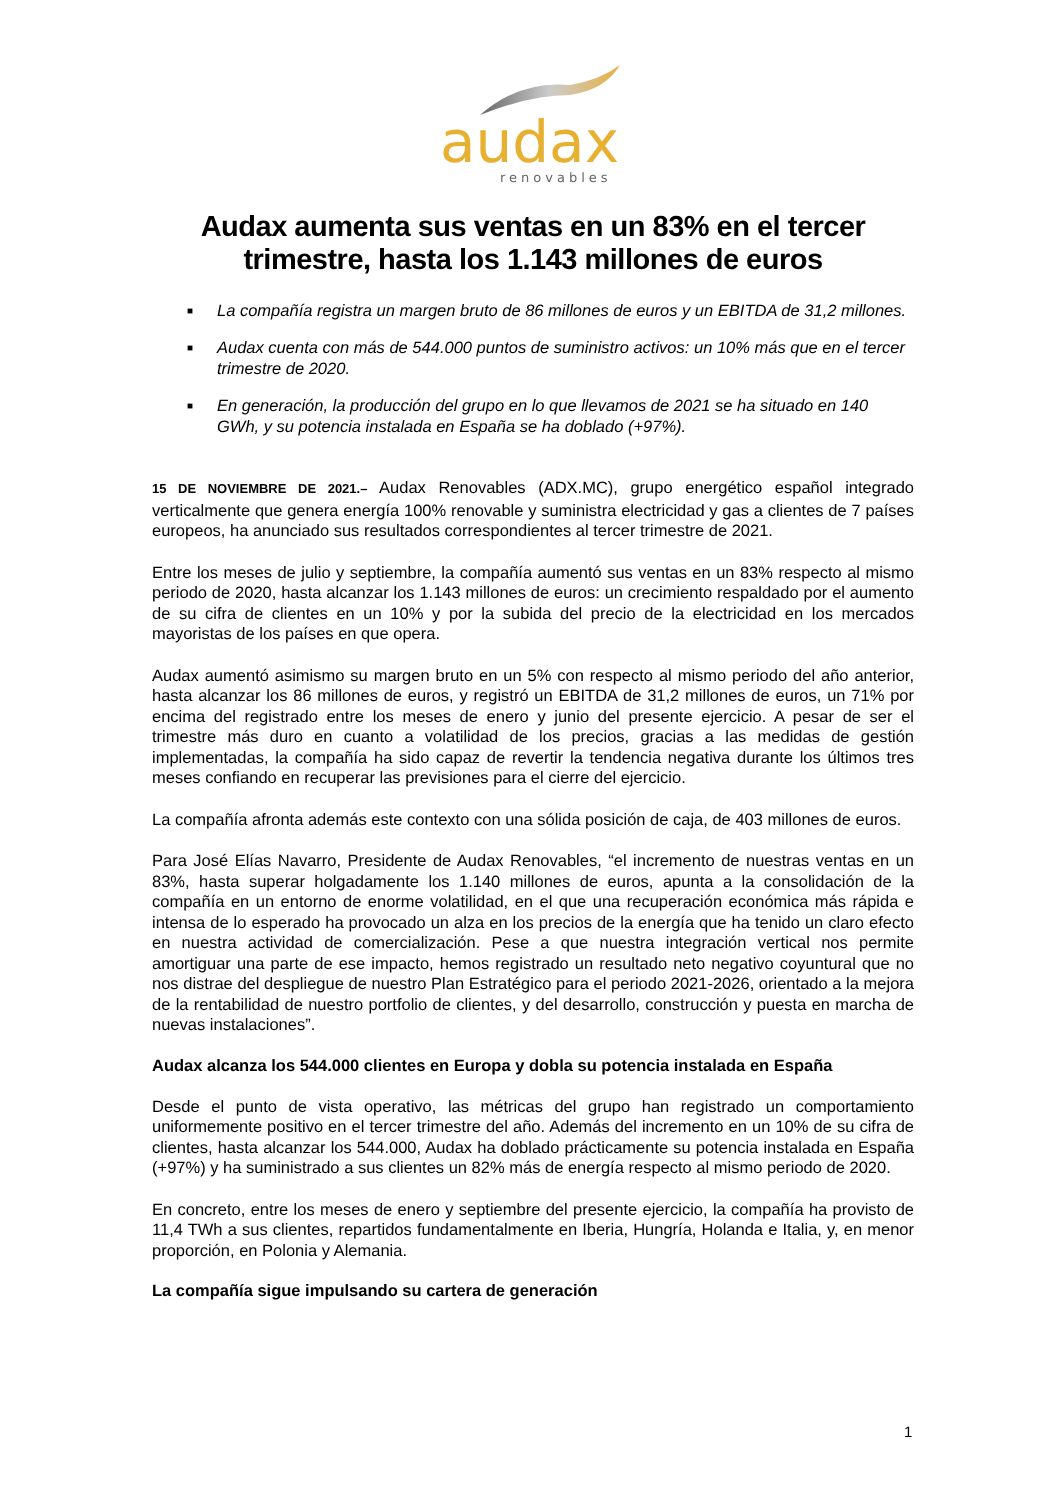audax
renovables
Audax aumenta sus ventas en un 83% en el tercer trimestre, hasta los 1.143 millones de euros
■ La compañía registra un margen bruto de 86 millones de euros y un EBITDA de 31,2 millones.
■ Audax cuenta con más de 544.000 puntos de suministro activos: un 10% más que en el tercer trimestre de 2020.
■ En generación, la producción del grupo en lo que llevamos de 2021 se ha situado en 140 GWh, y su potencia instalada en España se ha doblado (+97%).
15 DE NOVIEMBRE DE 2021.– Audax Renovables (ADX.MC), grupo energético español integrado verticalmente que genera energía 100% renovable y suministra electricidad y gas a clientes de 7 países europeos, ha anunciado sus resultados correspondientes al tercer trimestre de 2021.
Entre los meses de julio y septiembre, la compañía aumentó sus ventas en un 83% respecto al mismo periodo de 2020, hasta alcanzar los 1.143 millones de euros: un crecimiento respaldado por el aumento de su cifra de clientes en un 10% y por la subida del precio de la electricidad en los mercados mayoristas de los países en que opera.
Audax aumentó asimismo su margen bruto en un 5% con respecto al mismo periodo del año anterior, hasta alcanzar los 86 millones de euros, y registró un EBITDA de 31,2 millones de euros, un 71% por encima del registrado entre los meses de enero y junio del presente ejercicio. A pesar de ser el trimestre más duro en cuanto a volatilidad de los precios, gracias a las medidas de gestión implementadas, la compañía ha sido capaz de revertir la tendencia negativa durante los últimos tres meses confiando en recuperar las previsiones para el cierre del ejercicio.
La compañía afronta además este contexto con una sólida posición de caja, de 403 millones de euros.
Para José Elías Navarro, Presidente de Audax Renovables, “el incremento de nuestras ventas en un 83%, hasta superar holgadamente los 1.140 millones de euros, apunta a la consolidación de la compañía en un entorno de enorme volatilidad, en el que una recuperación económica más rápida e intensa de lo esperado ha provocado un alza en los precios de la energía que ha tenido un claro efecto en nuestra actividad de comercialización. Pese a que nuestra integración vertical nos permite amortiguar una parte de ese impacto, hemos registrado un resultado neto negativo coyuntural que no nos distrae del despliegue de nuestro Plan Estratégico para el periodo 2021-2026, orientado a la mejora de la rentabilidad de nuestro portfolio de clientes, y del desarrollo, construcción y puesta en marcha de nuevas instalaciones”.
Audax alcanza los 544.000 clientes en Europa y dobla su potencia instalada en España
Desde el punto de vista operativo, las métricas del grupo han registrado un comportamiento uniformemente positivo en el tercer trimestre del año. Además del incremento en un 10% de su cifra de clientes, hasta alcanzar los 544.000, Audax ha doblado prácticamente su potencia instalada en España (+97%) y ha suministrado a sus clientes un 82% más de energía respecto al mismo periodo de 2020.
En concreto, entre los meses de enero y septiembre del presente ejercicio, la compañía ha provisto de 11,4 TWh a sus clientes, repartidos fundamentalmente en Iberia, Hungría, Holanda e Italia, y, en menor proporción, en Polonia y Alemania.
La compañía sigue impulsando su cartera de generación
1